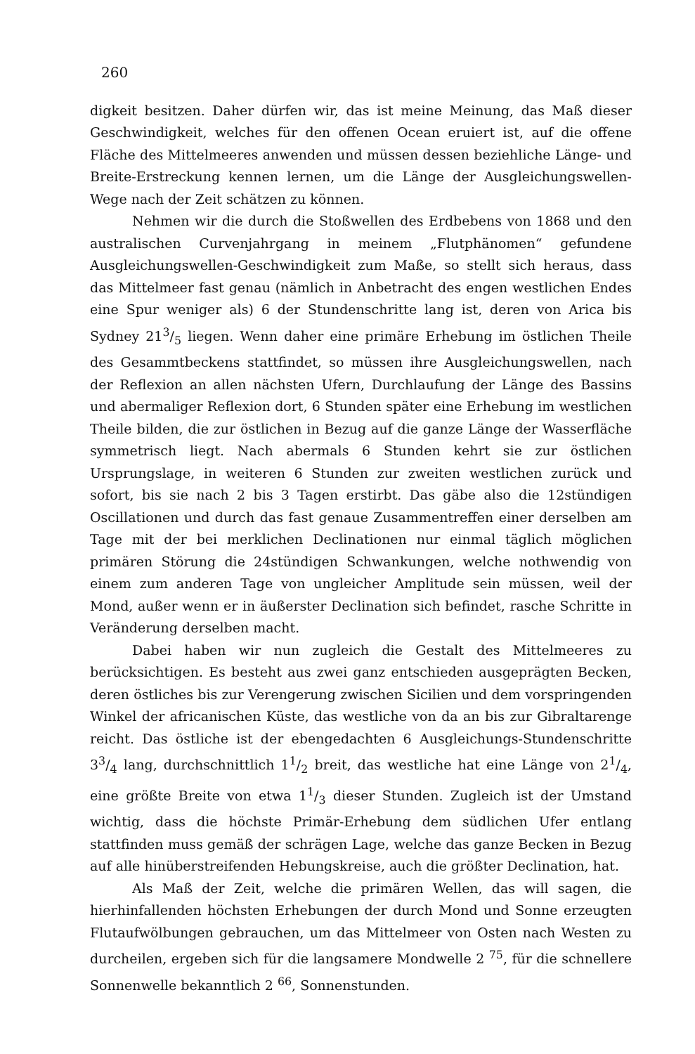260
digkeit besitzen. Daher dürfen wir, das ist meine Meinung, das Maß dieser Geschwindigkeit, welches für den offenen Ocean eruiert ist, auf die offene Fläche des Mittelmeeres anwenden und müssen dessen beziehliche Länge- und Breite-Erstreckung kennen lernen, um die Länge der Ausgleichungswellen-Wege nach der Zeit schätzen zu können.
Nehmen wir die durch die Stoßwellen des Erdbebens von 1868 und den australischen Curvenjahrgang in meinem „Flutphänomen“ gefundene Ausgleichungswellen-Geschwindigkeit zum Maße, so stellt sich heraus, dass das Mittelmeer fast genau (nämlich in Anbetracht des engen westlichen Endes eine Spur weniger als) 6 der Stundenschritte lang ist, deren von Arica bis Sydney 213/5 liegen. Wenn daher eine primäre Erhebung im östlichen Theile des Gesammtbeckens stattfindet, so müssen ihre Ausgleichungswellen, nach der Reflexion an allen nächsten Ufern, Durchlaufung der Länge des Bassins und abermaliger Reflexion dort, 6 Stunden später eine Erhebung im westlichen Theile bilden, die zur östlichen in Bezug auf die ganze Länge der Wasserfläche symmetrisch liegt. Nach abermals 6 Stunden kehrt sie zur östlichen Ursprungslage, in weiteren 6 Stunden zur zweiten westlichen zurück und sofort, bis sie nach 2 bis 3 Tagen erstirbt. Das gäbe also die 12stündigen Oscillationen und durch das fast genaue Zusammentreffen einer derselben am Tage mit der bei merklichen Declinationen nur einmal täglich möglichen primären Störung die 24stündigen Schwankungen, welche nothwendig von einem zum anderen Tage von ungleicher Amplitude sein müssen, weil der Mond, außer wenn er in äußerster Declination sich befindet, rasche Schritte in Veränderung derselben macht.
Dabei haben wir nun zugleich die Gestalt des Mittelmeeres zu berücksichtigen. Es besteht aus zwei ganz entschieden ausgeprägten Becken, deren östliches bis zur Verengerung zwischen Sicilien und dem vorspringenden Winkel der africanischen Küste, das westliche von da an bis zur Gibraltarenge reicht. Das östliche ist der ebengedachten 6 Ausgleichungs-Stundenschritte 33/4 lang, durchschnittlich 11/2 breit, das westliche hat eine Länge von 21/4, eine größte Breite von etwa 11/3 dieser Stunden. Zugleich ist der Umstand wichtig, dass die höchste Primär-Erhebung dem südlichen Ufer entlang stattfinden muss gemäß der schrägen Lage, welche das ganze Becken in Bezug auf alle hinüberstreifenden Hebungskreise, auch die größter Declination, hat.
Als Maß der Zeit, welche die primären Wellen, das will sagen, die hierhinfallenden höchsten Erhebungen der durch Mond und Sonne erzeugten Flutaufwölbungen gebrauchen, um das Mittelmeer von Osten nach Westen zu durcheilen, ergeben sich für die langsamere Mondwelle 2 <sup>75</sup>, für die schnellere Sonnenwelle bekanntlich 2 <sup>66</sup>, Sonnenstunden.